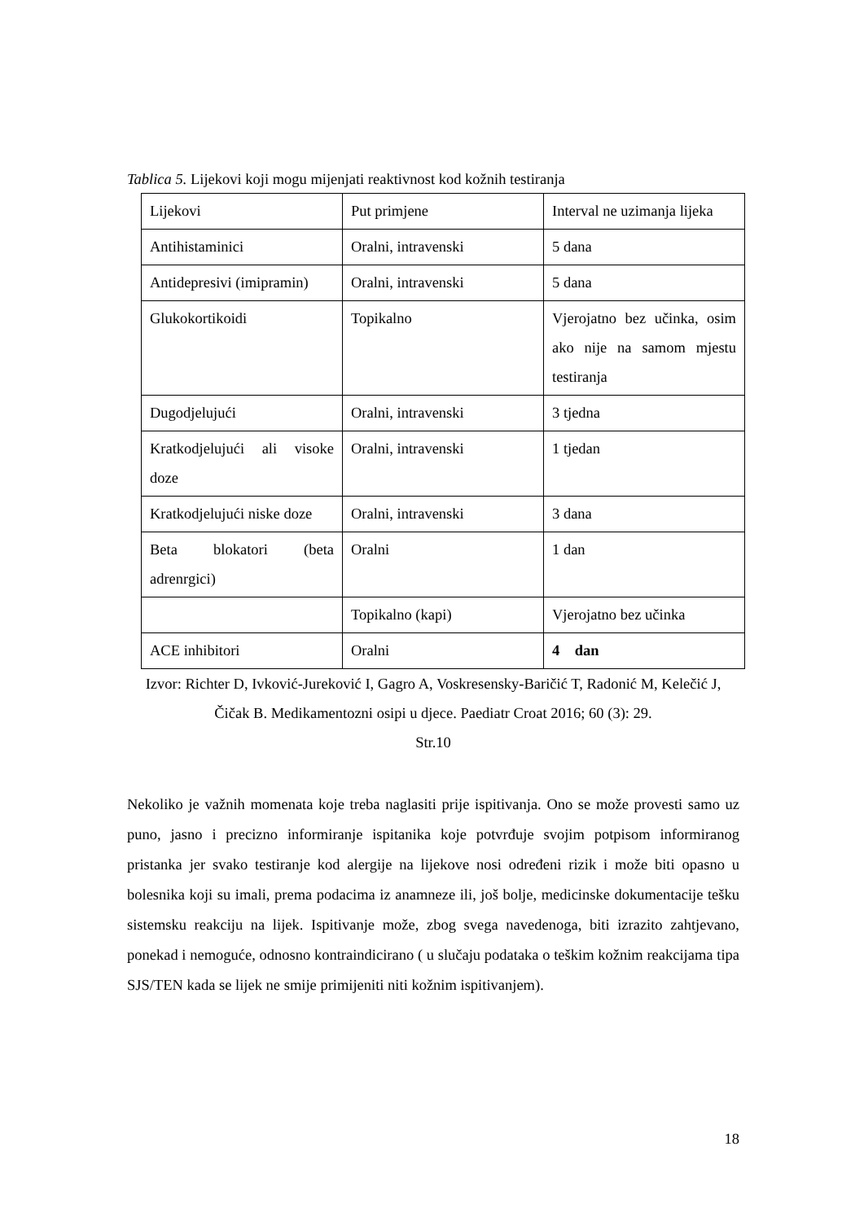Tablica 5. Lijekovi koji mogu mijenjati reaktivnost kod kožnih testiranja
| Lijekovi | Put primjene | Interval ne uzimanja lijeka |
| Antihistaminici | Oralni, intravenski | 5 dana |
| Antidepresivi (imipramin) | Oralni, intravenski | 5 dana |
| Glukokortikoidi | Topikalno | Vjerojatno bez učinka, osim ako nije na samom mjestu testiranja |
| Dugodjelujući | Oralni, intravenski | 3 tjedna |
| Kratkodjelujući ali visoke doze | Oralni, intravenski | 1 tjedan |
| Kratkodjelujući niske doze | Oralni, intravenski | 3 dana |
| Beta blokatori (beta adrenrgici) | Oralni | 1 dan |
| | Topikalno (kapi) | Vjerojatno bez učinka |
| ACE inhibitori | Oralni | 4 dan |
Izvor: Richter D, Ivković-Jureković I, Gagro A, Voskresensky-Baričić T, Radonić M, Kelečić J, Čičak B. Medikamentozni osipi u djece. Paediatr Croat 2016; 60 (3): 29.
Str.10
Nekoliko je važnih momenata koje treba naglasiti prije ispitivanja. Ono se može provesti samo uz puno, jasno i precizno informiranje ispitanika koje potvrđuje svojim potpisom informiranog pristanka jer svako testiranje kod alergije na lijekove nosi određeni rizik i može biti opasno u bolesnika koji su imali, prema podacima iz anamneze ili, još bolje, medicinske dokumentacije tešku sistemsku reakciju na lijek. Ispitivanje može, zbog svega navedenoga, biti izrazito zahtjevano, ponekad i nemoguće, odnosno kontraindicirano ( u slučaju podataka o teškim kožnim reakcijama tipa SJS/TEN kada se lijek ne smije primijeniti niti kožnim ispitivanjem).
18